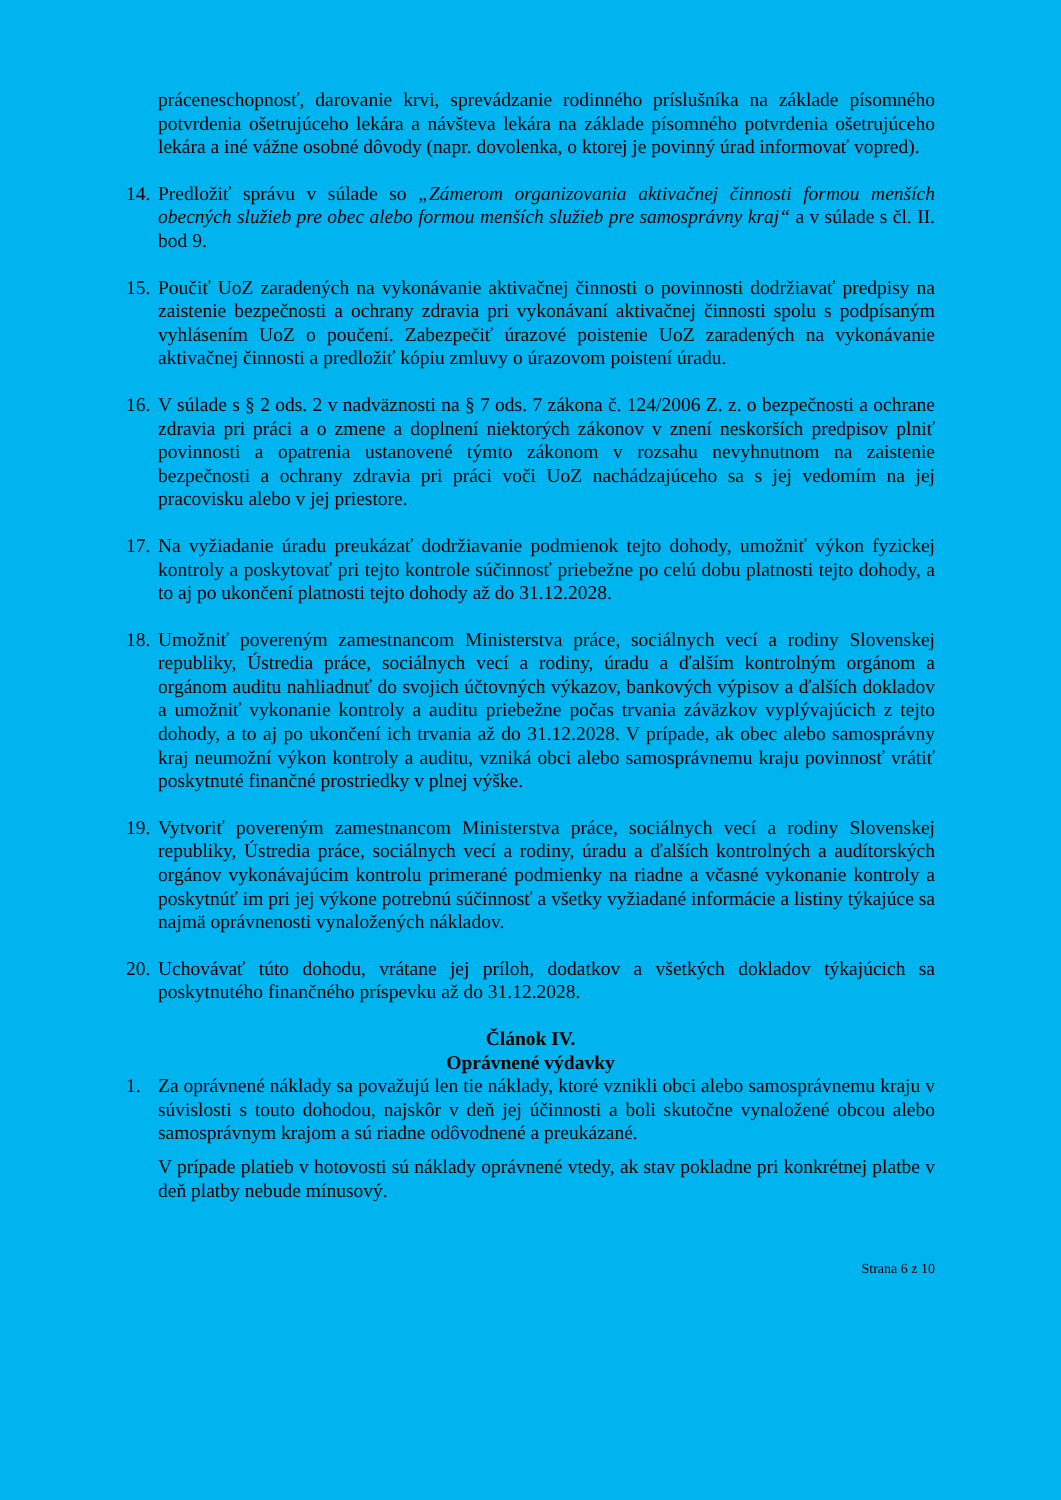práceneschopnosť, darovanie krvi, sprevádzanie rodinného príslušníka na základe písomného potvrdenia ošetrujúceho lekára a návšteva lekára na základe písomného potvrdenia ošetrujúceho lekára a iné vážne osobné dôvody (napr. dovolenka, o ktorej je povinný úrad informovať vopred).
14.
Predložiť správu v súlade so „Zámerom organizovania aktivačnej činnosti formou menších obecných služieb pre obec alebo formou menších služieb pre samosprávny kraj“ a v súlade s čl. II. bod 9.
15.
Poučiť UoZ zaradených na vykonávanie aktivačnej činnosti o povinnosti dodržiavať predpisy na zaistenie bezpečnosti a ochrany zdravia pri vykonávaní aktivačnej činnosti spolu s podpísaným vyhlásením UoZ o poučení. Zabezpečiť úrazové poistenie UoZ zaradených na vykonávanie aktivačnej činnosti a predložiť kópiu zmluvy o úrazovom poistení úradu.
16.
V súlade s § 2 ods. 2 v nadväznosti na § 7 ods. 7 zákona č. 124/2006 Z. z. o bezpečnosti a ochrane zdravia pri práci a o zmene a doplnení niektorých zákonov v znení neskorších predpisov plniť povinnosti a opatrenia ustanovené týmto zákonom v rozsahu nevyhnutnom na zaistenie bezpečnosti a ochrany zdravia pri práci voči UoZ nachádzajúceho sa s jej vedomím na jej pracovisku alebo v jej priestore.
17.
Na vyžiadanie úradu preukázať dodržiavanie podmienok tejto dohody, umožniť výkon fyzickej kontroly a poskytovať pri tejto kontrole súčinnosť priebežne po celú dobu platnosti tejto dohody, a to aj po ukončení platnosti tejto dohody až do 31.12.2028.
18.
Umožniť povereným zamestnancom Ministerstva práce, sociálnych vecí a rodiny Slovenskej republiky, Ústredia práce, sociálnych vecí a rodiny, úradu a ďalším kontrolným orgánom a orgánom auditu nahliadnuť do svojich účtovných výkazov, bankových výpisov a ďalších dokladov a umožniť vykonanie kontroly a auditu priebežne počas trvania záväzkov vyplývajúcich z tejto dohody, a to aj po ukončení ich trvania až do 31.12.2028. V prípade, ak obec alebo samosprávny kraj neumožní výkon kontroly a auditu, vzniká obci alebo samosprávnemu kraju povinnosť vrátiť poskytnuté finančné prostriedky v plnej výške.
19.
Vytvoriť povereným zamestnancom Ministerstva práce, sociálnych vecí a rodiny Slovenskej republiky, Ústredia práce, sociálnych vecí a rodiny, úradu a ďalších kontrolných a audítorských orgánov vykonávajúcim kontrolu primerané podmienky na riadne a včasné vykonanie kontroly a poskytnúť im pri jej výkone potrebnú súčinnosť a všetky vyžiadané informácie a listiny týkajúce sa najmä oprávnenosti vynaložených nákladov.
20.
Uchovávať túto dohodu, vrátane jej príloh, dodatkov a všetkých dokladov týkajúcich sa poskytnutého finančného príspevku až do 31.12.2028.
Článok IV.
Oprávnené výdavky
1. Za oprávnené náklady sa považujú len tie náklady, ktoré vznikli obci alebo samosprávnemu kraju v súvislosti s touto dohodou, najskôr v deň jej účinnosti a boli skutočne vynaložené obcou alebo samosprávnym krajom a sú riadne odôvodnené a preukázané.
V prípade platieb v hotovosti sú náklady oprávnené vtedy, ak stav pokladne pri konkrétnej platbe v deň platby nebude mínusový.
Strana 6 z 10